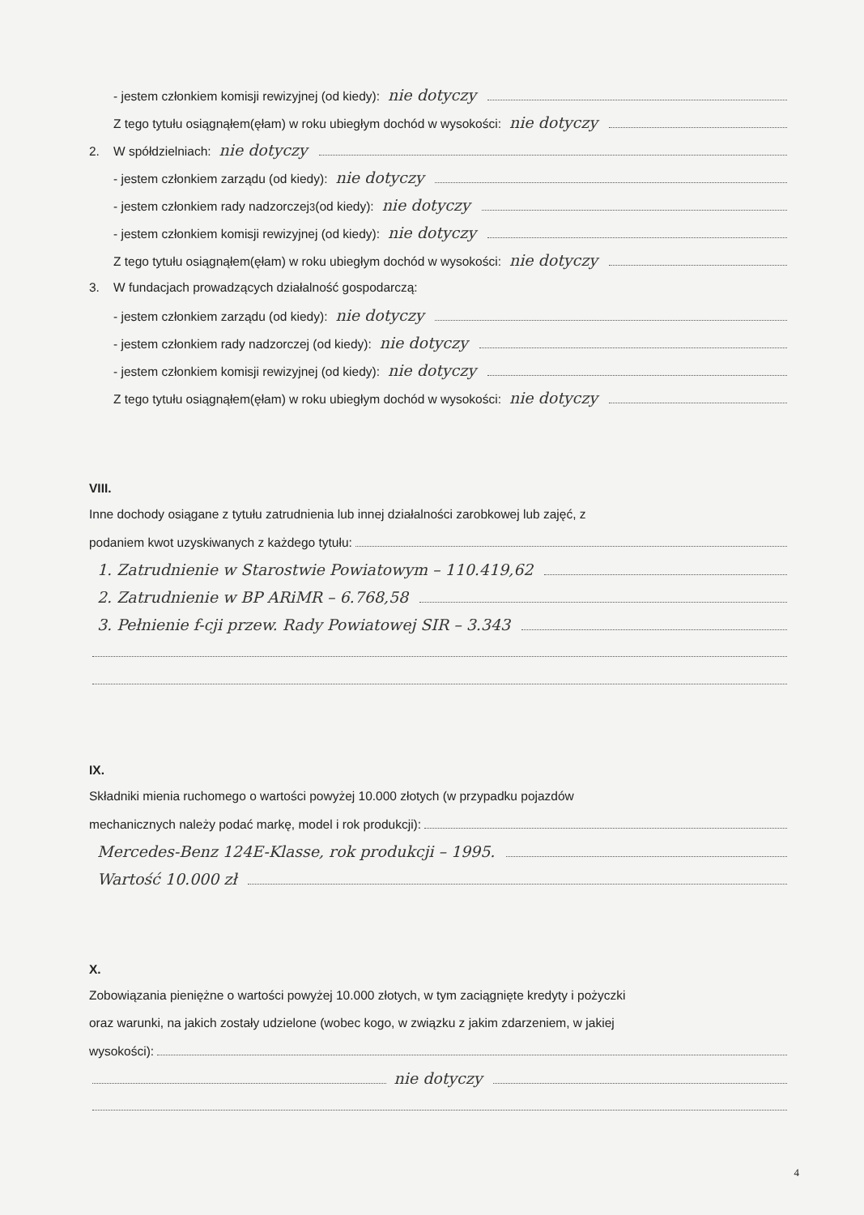- jestem członkiem komisji rewizyjnej (od kiedy): nie dotyczy
Z tego tytułu osiągnąłem(ęłam) w roku ubiegłym dochód w wysokości: nie dotyczy
2. W spółdzielniach: nie dotyczy
- jestem członkiem zarządu (od kiedy): nie dotyczy
- jestem członkiem rady nadzorczej<sup>3</sup> (od kiedy): nie dotyczy
- jestem członkiem komisji rewizyjnej (od kiedy): nie dotyczy
Z tego tytułu osiągnąłem(ęłam) w roku ubiegłym dochód w wysokości: nie dotyczy
3. W fundacjach prowadzących działalność gospodarczą:
- jestem członkiem zarządu (od kiedy): nie dotyczy
- jestem członkiem rady nadzorczej (od kiedy): nie dotyczy
- jestem członkiem komisji rewizyjnej (od kiedy): nie dotyczy
Z tego tytułu osiągnąłem(ęłam) w roku ubiegłym dochód w wysokości: nie dotyczy
VIII.
Inne dochody osiągane z tytułu zatrudnienia lub innej działalności zarobkowej lub zajęć, z
podaniem kwot uzyskiwanych z każdego tytułu:
1. Zatrudnienie w Starostwie Powiatowym – 110.419,62
2. Zatrudnienie w BP ARiMR – 6.768,58
3. Pełnienie f-cji przew. Rady Powiatowej SIR – 3.343
IX.
Składniki mienia ruchomego o wartości powyżej 10.000 złotych (w przypadku pojazdów
mechanicznych należy podać markę, model i rok produkcji):
Mercedes-Benz 124E-Klasse, rok produkcji – 1995.
Wartość 10.000 zł
X.
Zobowiązania pieniężne o wartości powyżej 10.000 złotych, w tym zaciągnięte kredyty i pożyczki
oraz warunki, na jakich zostały udzielone (wobec kogo, w związku z jakim zdarzeniem, w jakiej
wysokości):
nie dotyczy
4